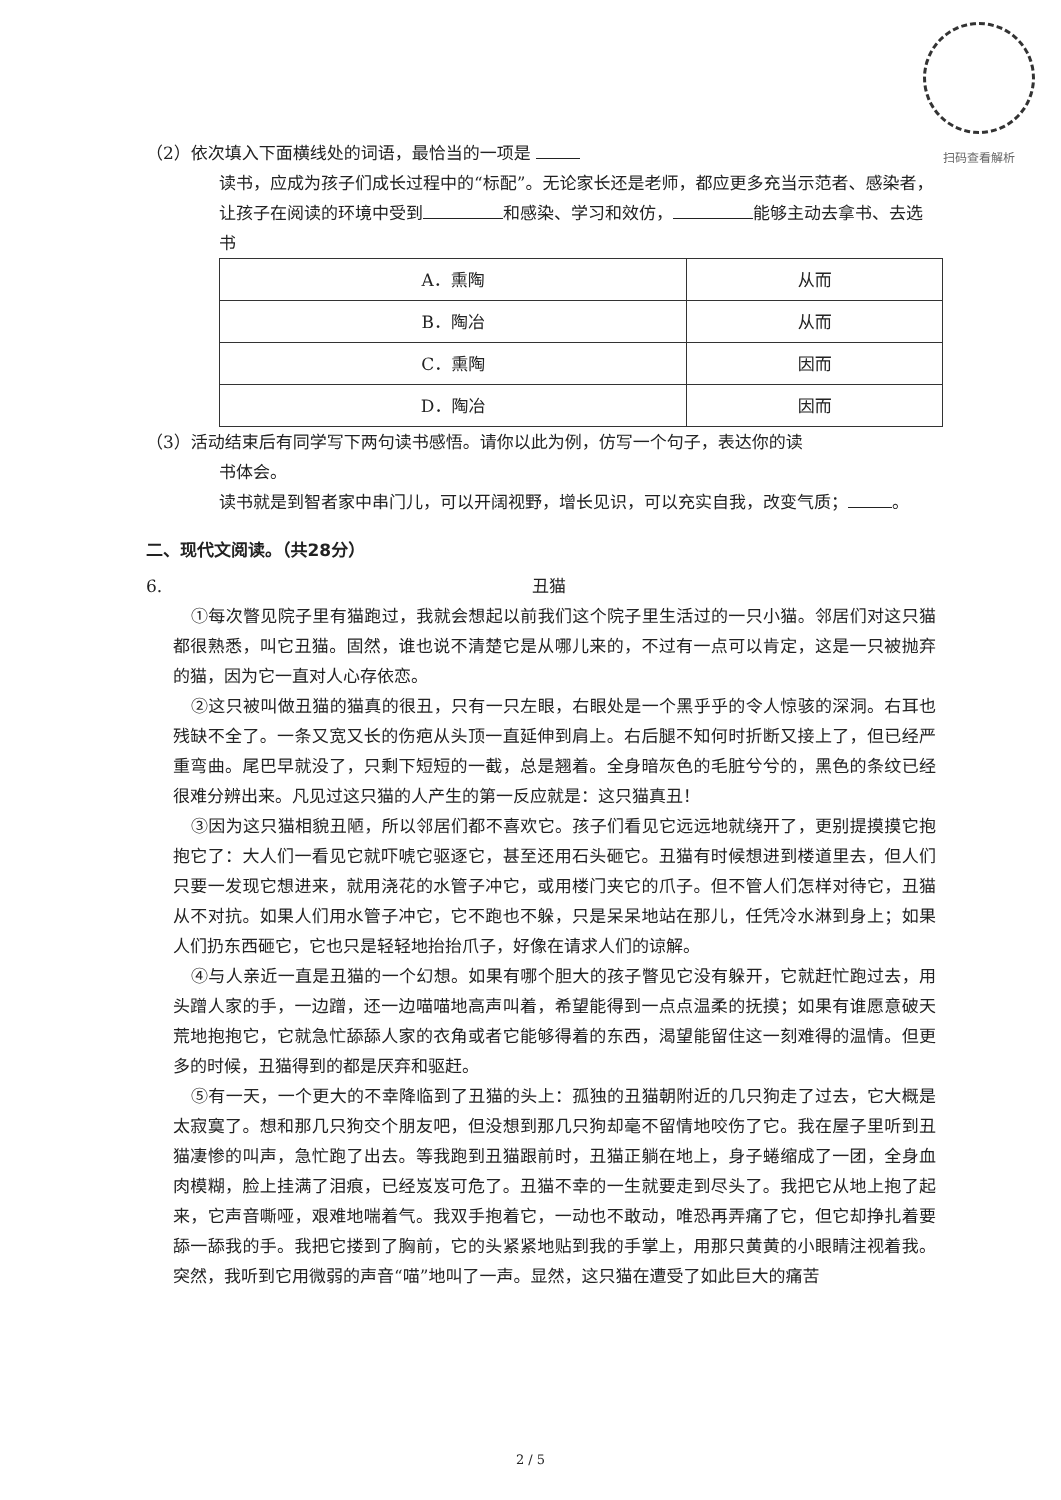扫码查看解析
（2）依次填入下面横线处的词语，最恰当的一项是
读书，应成为孩子们成长过程中的“标配”。无论家长还是老师，都应更多充当示范者、感染者，让孩子在阅读的环境中受到 和感染、学习和效仿， 能够主动去拿书、去选书
| A．熏陶 | 从而 |
| B．陶冶 | 从而 |
| C．熏陶 | 因而 |
| D．陶冶 | 因而 |
（3）活动结束后有同学写下两句读书感悟。请你以此为例，仿写一个句子，表达你的读
书体会。
读书就是到智者家中串门儿，可以开阔视野，增长见识，可以充实自我，改变气质； 。
二、现代文阅读。（共28分）
6. 丑猫
①每次瞥见院子里有猫跑过，我就会想起以前我们这个院子里生活过的一只小猫。邻居们对这只猫都很熟悉，叫它丑猫。固然，谁也说不清楚它是从哪儿来的，不过有一点可以肯定，这是一只被抛弃的猫，因为它一直对人心存依恋。
②这只被叫做丑猫的猫真的很丑，只有一只左眼，右眼处是一个黑乎乎的令人惊骇的深洞。右耳也残缺不全了。一条又宽又长的伤疤从头顶一直延伸到肩上。右后腿不知何时折断又接上了，但已经严重弯曲。尾巴早就没了，只剩下短短的一截，总是翘着。全身暗灰色的毛脏兮兮的，黑色的条纹已经很难分辨出来。凡见过这只猫的人产生的第一反应就是：这只猫真丑！
③因为这只猫相貌丑陋，所以邻居们都不喜欢它。孩子们看见它远远地就绕开了，更别提摸摸它抱抱它了：大人们一看见它就吓唬它驱逐它，甚至还用石头砸它。丑猫有时候想进到楼道里去，但人们只要一发现它想进来，就用浇花的水管子冲它，或用楼门夹它的爪子。但不管人们怎样对待它，丑猫从不对抗。如果人们用水管子冲它，它不跑也不躲，只是呆呆地站在那儿，任凭冷水淋到身上；如果人们扔东西砸它，它也只是轻轻地抬抬爪子，好像在请求人们的谅解。
④与人亲近一直是丑猫的一个幻想。如果有哪个胆大的孩子瞥见它没有躲开，它就赶忙跑过去，用头蹭人家的手，一边蹭，还一边喵喵地高声叫着，希望能得到一点点温柔的抚摸；如果有谁愿意破天荒地抱抱它，它就急忙舔舔人家的衣角或者它能够得着的东西，渴望能留住这一刻难得的温情。但更多的时候，丑猫得到的都是厌弃和驱赶。
⑤有一天，一个更大的不幸降临到了丑猫的头上：孤独的丑猫朝附近的几只狗走了过去，它大概是太寂寞了。想和那几只狗交个朋友吧，但没想到那几只狗却毫不留情地咬伤了它。我在屋子里听到丑猫凄惨的叫声，急忙跑了出去。等我跑到丑猫跟前时，丑猫正躺在地上，身子蜷缩成了一团，全身血肉模糊，脸上挂满了泪痕，已经岌岌可危了。丑猫不幸的一生就要走到尽头了。我把它从地上抱了起来，它声音嘶哑，艰难地喘着气。我双手抱着它，一动也不敢动，唯恐再弄痛了它，但它却挣扎着要舔一舔我的手。我把它搂到了胸前，它的头紧紧地贴到我的手掌上，用那只黄黄的小眼睛注视着我。突然，我听到它用微弱的声音“喵”地叫了一声。显然，这只猫在遭受了如此巨大的痛苦
2 / 5